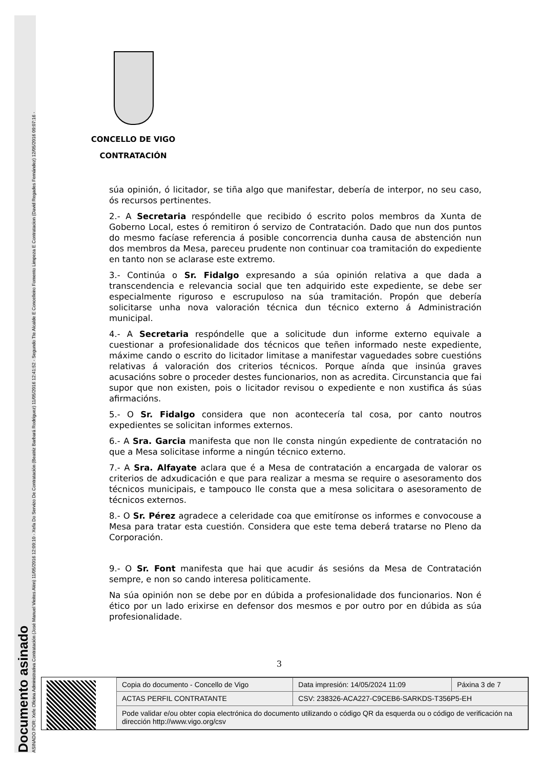Documento asinado
ASINADO POR: Xefe Oficina Administrativa Contratación (José Manuel Vieites Alén) 11/05/2016 12:09:10 - Xefa Do Servizo De Contratación (Beatriz Barbará Rodríguez) 11/05/2016 12:41:52 - Segundo Tte Alcalde E Concelleiro Fomento Limpeza E Contratacion (David Regades Fernández) 12/05/2016 09:07:16 -
CONCELLO DE VIGO
CONTRATACIÓN
súa opinión, ó licitador, se tiña algo que manifestar, debería de interpor, no seu caso, ós recursos pertinentes.
2.- A Secretaria respóndelle que recibido ó escrito polos membros da Xunta de Goberno Local, estes ó remitiron ó servizo de Contratación. Dado que nun dos puntos do mesmo facíase referencia á posible concorrencia dunha causa de abstención nun dos membros da Mesa, pareceu prudente non continuar coa tramitación do expediente en tanto non se aclarase este extremo.
3.- Continúa o Sr. Fidalgo expresando a súa opinión relativa a que dada a transcendencia e relevancia social que ten adquirido este expediente, se debe ser especialmente riguroso e escrupuloso na súa tramitación. Propón que debería solicitarse unha nova valoración técnica dun técnico externo á Administración municipal.
4.- A Secretaria respóndelle que a solicitude dun informe externo equivale a cuestionar a profesionalidade dos técnicos que teñen informado neste expediente, máxime cando o escrito do licitador limitase a manifestar vaguedades sobre cuestións relativas á valoración dos criterios técnicos. Porque aínda que insinúa graves acusacións sobre o proceder destes funcionarios, non as acredita. Circunstancia que fai supor que non existen, pois o licitador revisou o expediente e non xustifica ás súas afirmacións.
5.- O Sr. Fidalgo considera que non acontecería tal cosa, por canto noutros expedientes se solicitan informes externos.
6.- A Sra. Garcia manifesta que non lle consta ningún expediente de contratación no que a Mesa solicitase informe a ningún técnico externo.
7.- A Sra. Alfayate aclara que é a Mesa de contratación a encargada de valorar os criterios de adxudicación e que para realizar a mesma se require o asesoramento dos técnicos municipais, e tampouco lle consta que a mesa solicitara o asesoramento de técnicos externos.
8.- O Sr. Pérez agradece a celeridade coa que emitíronse os informes e convocouse a Mesa para tratar esta cuestión. Considera que este tema deberá tratarse no Pleno da Corporación.
9.- O Sr. Font manifesta que hai que acudir ás sesións da Mesa de Contratación sempre, e non so cando interesa politicamente.
Na súa opinión non se debe por en dúbida a profesionalidade dos funcionarios. Non é ético por un lado erixirse en defensor dos mesmos e por outro por en dúbida as súa profesionalidade.
3
| Copia do documento - Concello de Vigo | Data impresión: 14/05/2024 11:09 | Páxina 3 de 7 |
| ACTAS PERFIL CONTRATANTE | CSV: 238326-ACA227-C9CEB6-SARKDS-T356P5-EH | |
| Pode validar e/ou obter copia electrónica do documento utilizando o código QR da esquerda ou o código de verificación na dirección http://www.vigo.org/csv | | |